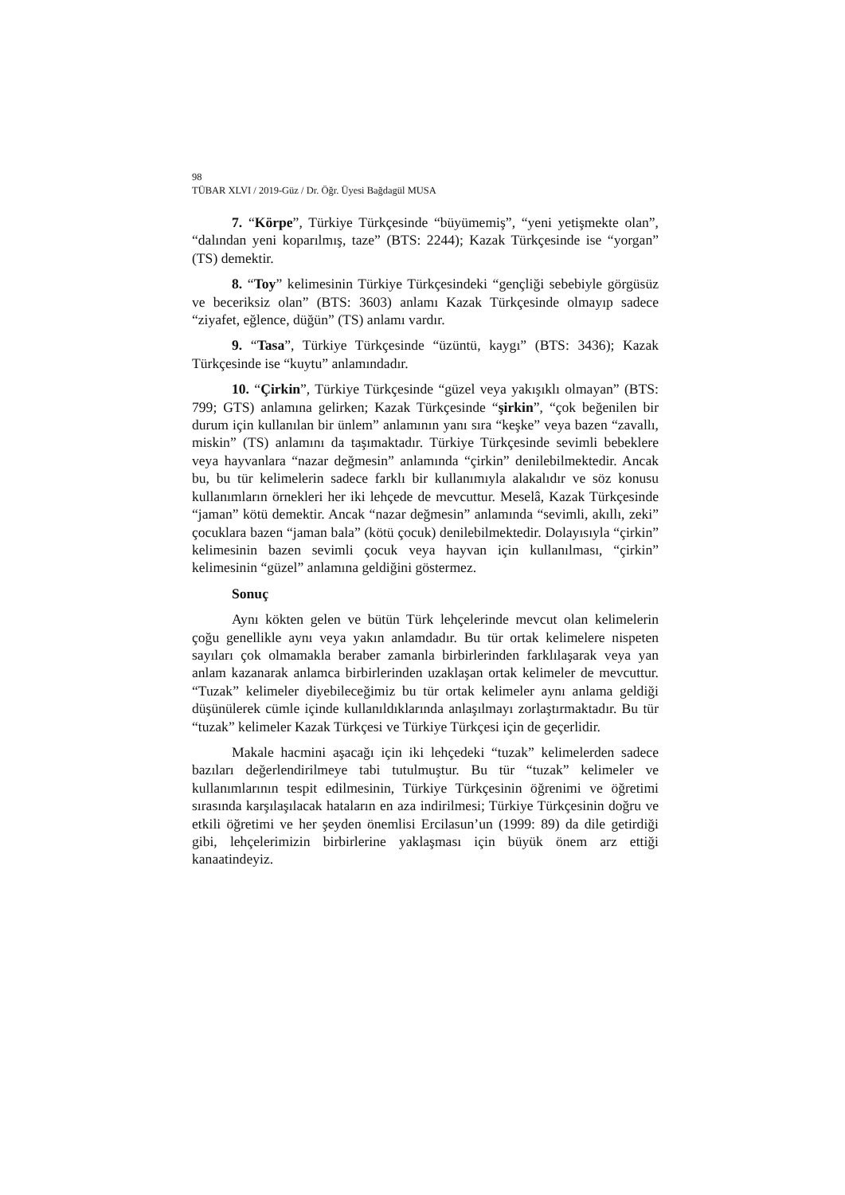98
TÜBAR XLVI / 2019-Güz / Dr. Öğr. Üyesi Bağdagül MUSA
7. “Körpe”, Türkiye Türkçesinde “büyümemiş”, “yeni yetişmekte olan”, “dalından yeni koparılmış, taze” (BTS: 2244); Kazak Türkçesinde ise “yorgan” (TS) demektir.
8. “Toy” kelimesinin Türkiye Türkçesindeki “gençliği sebebiyle görgüsüz ve beceriksiz olan” (BTS: 3603) anlamı Kazak Türkçesinde olmayıp sadece “ziyafet, eğlence, düğün” (TS) anlamı vardır.
9. “Tasa”, Türkiye Türkçesinde “üzüntü, kaygı” (BTS: 3436); Kazak Türkçesinde ise “kuytu” anlamındadır.
10. “Çirkin”, Türkiye Türkçesinde “güzel veya yakışıklı olmayan” (BTS: 799; GTS) anlamına gelirken; Kazak Türkçesinde “şirkin”, “çok beğenilen bir durum için kullanılan bir ünlem” anlamının yanı sıra “keşke” veya bazen “zavallı, miskin” (TS) anlamını da taşımaktadır. Türkiye Türkçesinde sevimli bebeklere veya hayvanlara “nazar değmesin” anlamında “çirkin” denilebilmektedir. Ancak bu, bu tür kelimelerin sadece farklı bir kullanımıyla alakalıdır ve söz konusu kullanımların örnekleri her iki lehçede de mevcuttur. Meselâ, Kazak Türkçesinde “jaman” kötü demektir. Ancak “nazar değmesin” anlamında “sevimli, akıllı, zeki” çocuklara bazen “jaman bala” (kötü çocuk) denilebilmektedir. Dolayısıyla “çirkin” kelimesinin bazen sevimli çocuk veya hayvan için kullanılması, “çirkin” kelimesinin “güzel” anlamına geldiğini göstermez.
Sonuç
Aynı kökten gelen ve bütün Türk lehçelerinde mevcut olan kelimelerin çoğu genellikle aynı veya yakın anlamdadır. Bu tür ortak kelimelere nispeten sayıları çok olmamakla beraber zamanla birbirlerinden farklılaşarak veya yan anlam kazanarak anlamca birbirlerinden uzaklaşan ortak kelimeler de mevcuttur. “Tuzak” kelimeler diyebileceğimiz bu tür ortak kelimeler aynı anlama geldiği düşünülerek cümle içinde kullanıldıklarında anlaşılmayı zorlaştırmaktadır. Bu tür “tuzak” kelimeler Kazak Türkçesi ve Türkiye Türkçesi için de geçerlidir.
Makale hacmini aşacağı için iki lehçedeki “tuzak” kelimelerden sadece bazıları değerlendirilmeye tabi tutulmuştur. Bu tür “tuzak” kelimeler ve kullanımlarının tespit edilmesinin, Türkiye Türkçesinin öğrenimi ve öğretimi sırasında karşılaşılacak hataların en aza indirilmesi; Türkiye Türkçesinin doğru ve etkili öğretimi ve her şeyden önemlisi Ercilasun’un (1999: 89) da dile getirdiği gibi, lehçelerimizin birbirlerine yaklaşması için büyük önem arz ettiği kanaatindeyiz.